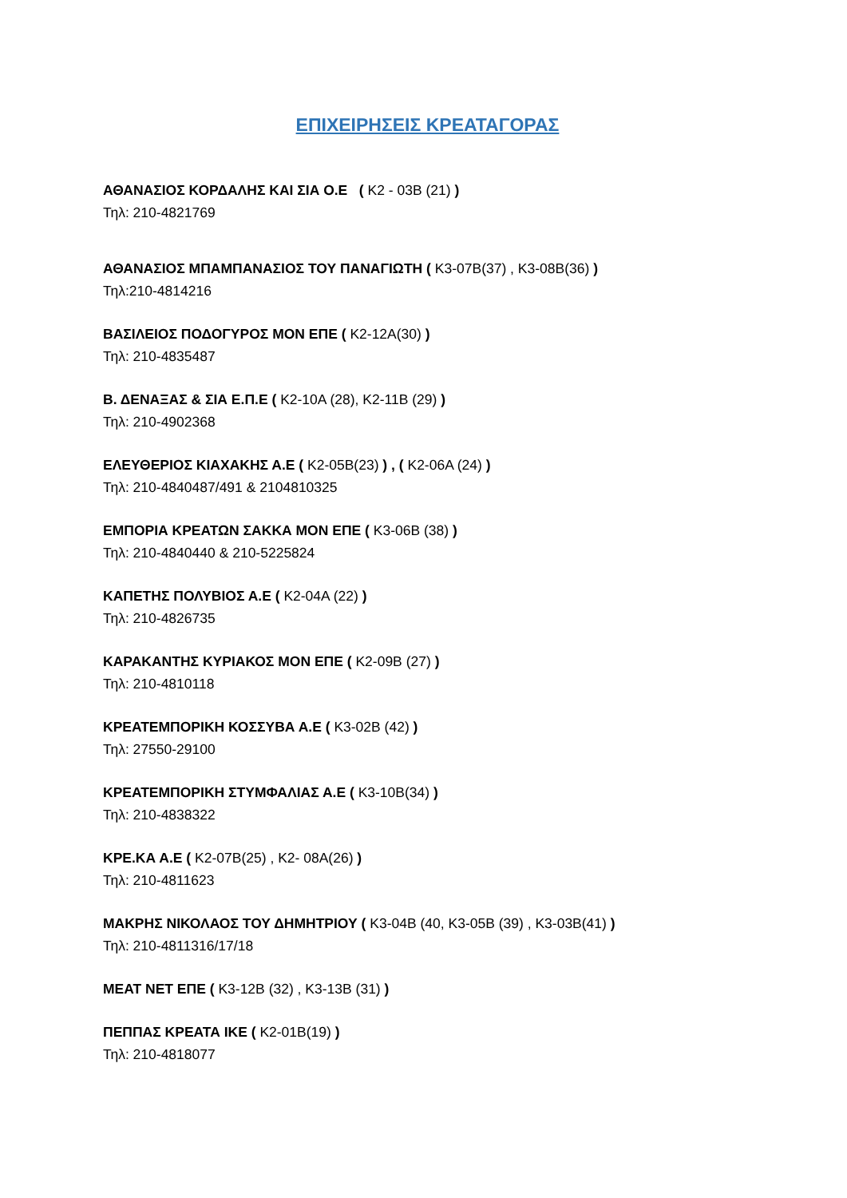ΕΠΙΧΕΙΡΗΣΕΙΣ ΚΡΕΑΤΑΓΟΡΑΣ
ΑΘΑΝΑΣΙΟΣ ΚΟΡΔΑΛΗΣ ΚΑΙ ΣΙΑ Ο.Ε ( Κ2 - 03Β (21) )
Τηλ: 210-4821769
ΑΘΑΝΑΣΙΟΣ ΜΠΑΜΠΑΝΑΣΙΟΣ ΤΟΥ ΠΑΝΑΓΙΩΤΗ ( Κ3-07Β(37) , Κ3-08Β(36) )
Τηλ:210-4814216
ΒΑΣΙΛΕΙΟΣ ΠΟΔΟΓΥΡΟΣ ΜΟΝ ΕΠΕ ( Κ2-12Α(30) )
Τηλ: 210-4835487
Β. ΔΕΝΑΞΑΣ & ΣΙΑ Ε.Π.Ε ( Κ2-10Α (28), Κ2-11Β (29) )
Τηλ: 210-4902368
ΕΛΕΥΘΕΡΙΟΣ ΚΙΑΧΑΚΗΣ Α.Ε ( Κ2-05Β(23) ) , ( Κ2-06Α (24) )
Τηλ: 210-4840487/491 & 2104810325
ΕΜΠΟΡΙΑ ΚΡΕΑΤΩΝ ΣΑΚΚΑ ΜΟΝ ΕΠΕ ( Κ3-06Β (38) )
Τηλ: 210-4840440 & 210-5225824
ΚΑΠΕΤΗΣ ΠΟΛΥΒΙΟΣ Α.Ε ( Κ2-04Α (22) )
Τηλ: 210-4826735
ΚΑΡΑΚΑΝΤΗΣ ΚΥΡΙΑΚΟΣ ΜΟΝ ΕΠΕ ( Κ2-09Β (27) )
Τηλ: 210-4810118
ΚΡΕΑΤΕΜΠΟΡΙΚΗ ΚΟΣΣΥΒΑ Α.Ε ( Κ3-02Β (42) )
Τηλ: 27550-29100
ΚΡΕΑΤΕΜΠΟΡΙΚΗ ΣΤΥΜΦΑΛΙΑΣ Α.Ε ( Κ3-10Β(34) )
Τηλ: 210-4838322
ΚΡΕ.ΚΑ Α.Ε ( Κ2-07Β(25) , Κ2- 08Α(26) )
Τηλ: 210-4811623
ΜΑΚΡΗΣ ΝΙΚΟΛΑΟΣ ΤΟΥ ΔΗΜΗΤΡΙΟΥ ( Κ3-04Β (40, Κ3-05Β (39) , Κ3-03Β(41) )
Τηλ: 210-4811316/17/18
ΜΕΑΤ ΝΕΤ ΕΠΕ ( Κ3-12Β (32) , Κ3-13Β (31) )
ΠΕΠΠΑΣ ΚΡΕΑΤΑ ΙΚΕ ( Κ2-01Β(19) )
Τηλ: 210-4818077